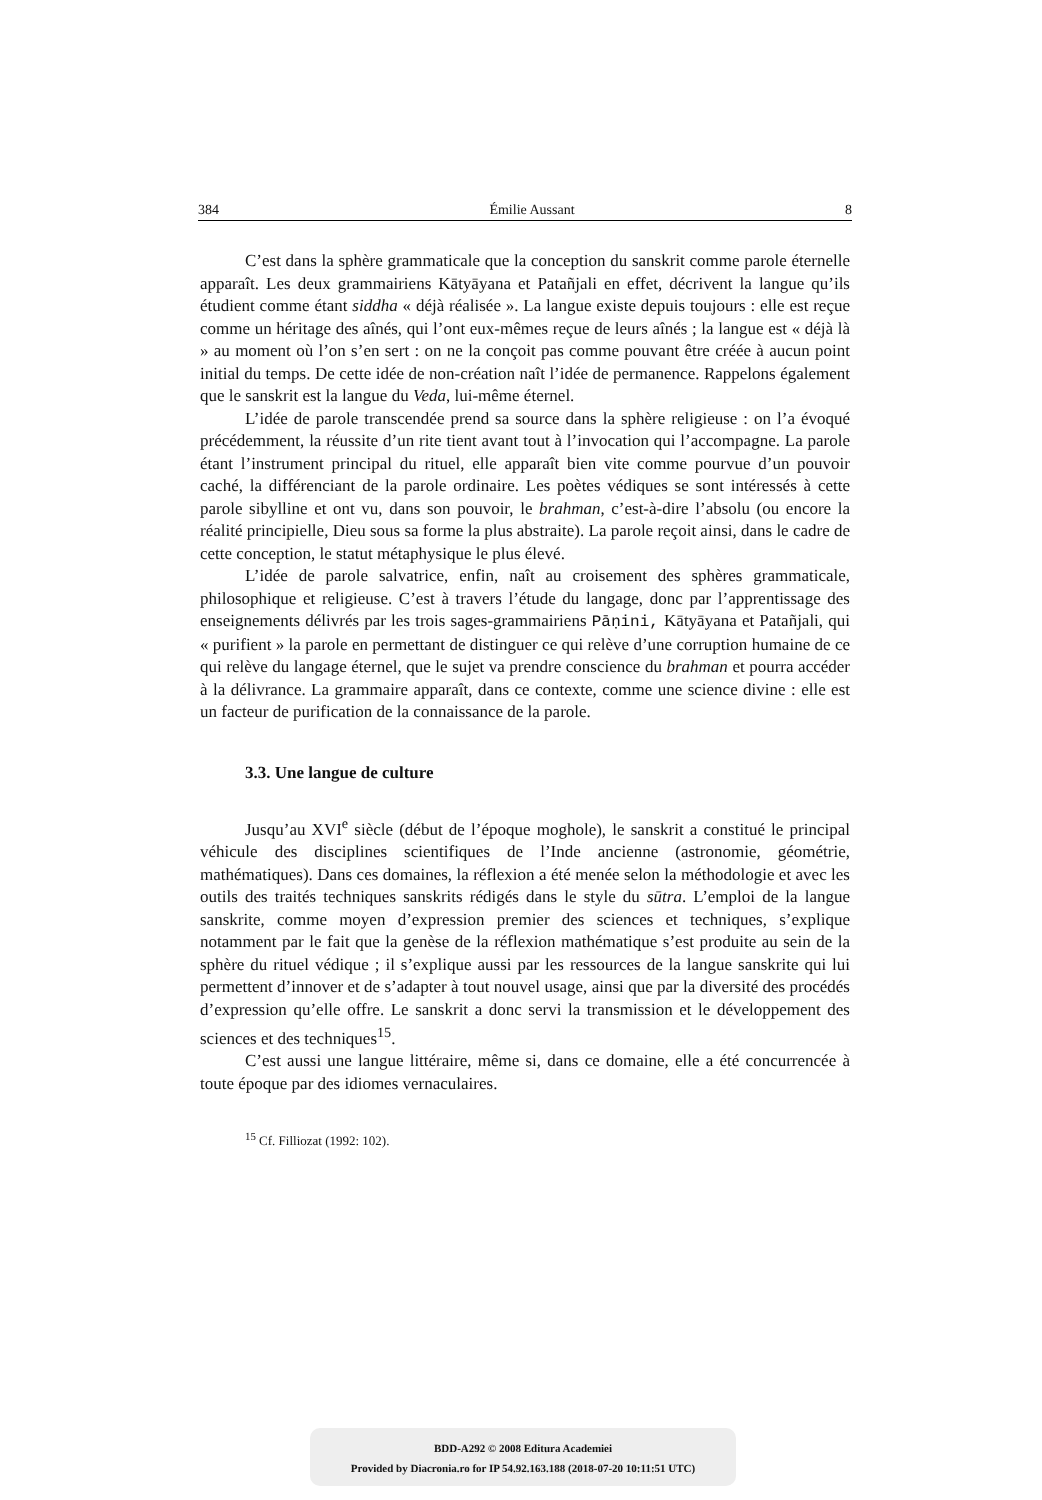384 Émilie Aussant 8
C’est dans la sphère grammaticale que la conception du sanskrit comme parole éternelle apparaît. Les deux grammairiens Kātyāyana et Patañjali en effet, décrivent la langue qu’ils étudient comme étant siddha « déjà réalisée ». La langue existe depuis toujours : elle est reçue comme un héritage des aînés, qui l’ont eux-mêmes reçue de leurs aînés ; la langue est « déjà là » au moment où l’on s’en sert : on ne la conçoit pas comme pouvant être créée à aucun point initial du temps. De cette idée de non-création naît l’idée de permanence. Rappelons également que le sanskrit est la langue du Veda, lui-même éternel.
L’idée de parole transcendée prend sa source dans la sphère religieuse : on l’a évoqué précédemment, la réussite d’un rite tient avant tout à l’invocation qui l’accompagne. La parole étant l’instrument principal du rituel, elle apparaît bien vite comme pourvue d’un pouvoir caché, la différenciant de la parole ordinaire. Les poètes védiques se sont intéressés à cette parole sibylline et ont vu, dans son pouvoir, le brahman, c’est-à-dire l’absolu (ou encore la réalité principielle, Dieu sous sa forme la plus abstraite). La parole reçoit ainsi, dans le cadre de cette conception, le statut métaphysique le plus élevé.
L’idée de parole salvatrice, enfin, naît au croisement des sphères grammaticale, philosophique et religieuse. C’est à travers l’étude du langage, donc par l’apprentissage des enseignements délivrés par les trois sages-grammairiens Pāṇini, Kātyāyana et Patañjali, qui « purifient » la parole en permettant de distinguer ce qui relève d’une corruption humaine de ce qui relève du langage éternel, que le sujet va prendre conscience du brahman et pourra accéder à la délivrance. La grammaire apparaît, dans ce contexte, comme une science divine : elle est un facteur de purification de la connaissance de la parole.
3.3. Une langue de culture
Jusqu’au XVI<sup>e</sup> siècle (début de l’époque moghole), le sanskrit a constitué le principal véhicule des disciplines scientifiques de l’Inde ancienne (astronomie, géométrie, mathématiques). Dans ces domaines, la réflexion a été menée selon la méthodologie et avec les outils des traités techniques sanskrits rédigés dans le style du sūtra. L’emploi de la langue sanskrite, comme moyen d’expression premier des sciences et techniques, s’explique notamment par le fait que la genèse de la réflexion mathématique s’est produite au sein de la sphère du rituel védique ; il s’explique aussi par les ressources de la langue sanskrite qui lui permettent d’innover et de s’adapter à tout nouvel usage, ainsi que par la diversité des procédés d’expression qu’elle offre. Le sanskrit a donc servi la transmission et le développement des sciences et des techniques<sup>15</sup>.
C’est aussi une langue littéraire, même si, dans ce domaine, elle a été concurrencée à toute époque par des idiomes vernaculaires.
<sup>15</sup> Cf. Filliozat (1992: 102).
BDD-A292 © 2008 Editura Academiei
Provided by Diacronia.ro for IP 54.92.163.188 (2018-07-20 10:11:51 UTC)